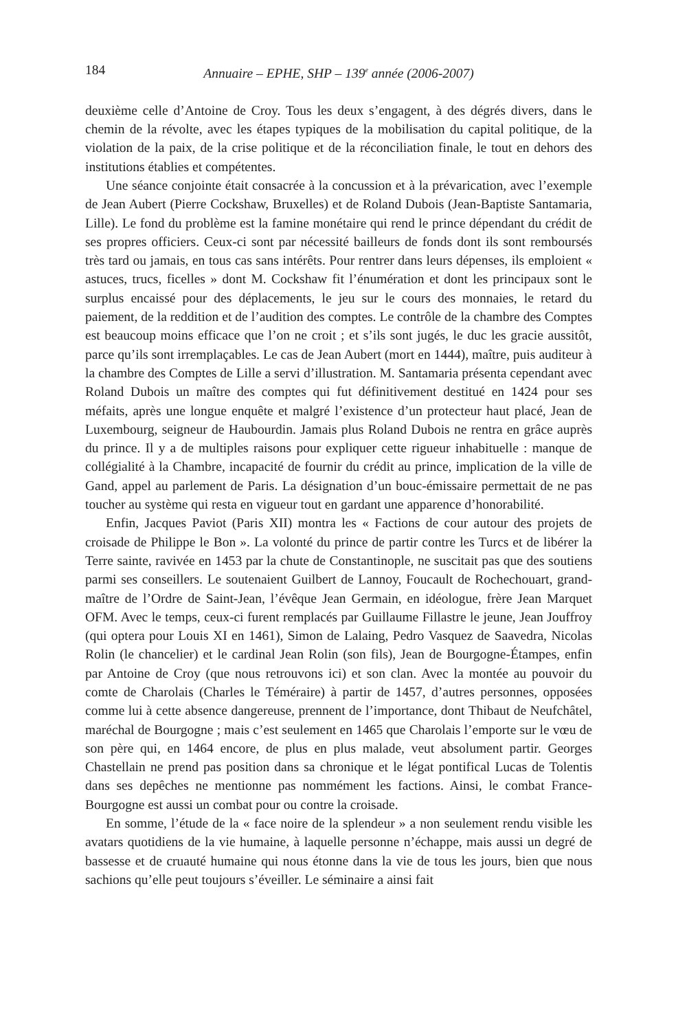184 Annuaire – EPHE, SHP – 139<sup>e</sup> année (2006-2007)
deuxième celle d’Antoine de Croy. Tous les deux s’engagent, à des dégrés divers, dans le chemin de la révolte, avec les étapes typiques de la mobilisation du capital politique, de la violation de la paix, de la crise politique et de la réconciliation finale, le tout en dehors des institutions établies et compétentes.
Une séance conjointe était consacrée à la concussion et à la prévarication, avec l’exemple de Jean Aubert (Pierre Cockshaw, Bruxelles) et de Roland Dubois (Jean-Baptiste Santamaria, Lille). Le fond du problème est la famine monétaire qui rend le prince dépendant du crédit de ses propres officiers. Ceux-ci sont par nécessité bailleurs de fonds dont ils sont remboursés très tard ou jamais, en tous cas sans intérêts. Pour rentrer dans leurs dépenses, ils emploient « astuces, trucs, ficelles » dont M. Cockshaw fit l’énumération et dont les principaux sont le surplus encaissé pour des déplacements, le jeu sur le cours des monnaies, le retard du paiement, de la reddition et de l’audition des comptes. Le contrôle de la chambre des Comptes est beaucoup moins efficace que l’on ne croit ; et s’ils sont jugés, le duc les gracie aussitôt, parce qu’ils sont irremplaçables. Le cas de Jean Aubert (mort en 1444), maître, puis auditeur à la chambre des Comptes de Lille a servi d’illustration. M. Santamaria présenta cependant avec Roland Dubois un maître des comptes qui fut définitivement destitué en 1424 pour ses méfaits, après une longue enquête et malgré l’existence d’un protecteur haut placé, Jean de Luxembourg, seigneur de Haubourdin. Jamais plus Roland Dubois ne rentra en grâce auprès du prince. Il y a de multiples raisons pour expliquer cette rigueur inhabituelle : manque de collégialité à la Chambre, incapacité de fournir du crédit au prince, implication de la ville de Gand, appel au parlement de Paris. La désignation d’un bouc-émissaire permettait de ne pas toucher au système qui resta en vigueur tout en gardant une apparence d’honorabilité.
Enfin, Jacques Paviot (Paris XII) montra les « Factions de cour autour des projets de croisade de Philippe le Bon ». La volonté du prince de partir contre les Turcs et de libérer la Terre sainte, ravivée en 1453 par la chute de Constantinople, ne suscitait pas que des soutiens parmi ses conseillers. Le soutenaient Guilbert de Lannoy, Foucault de Rochechouart, grand-maître de l’Ordre de Saint-Jean, l’évêque Jean Germain, en idéologue, frère Jean Marquet OFM. Avec le temps, ceux-ci furent remplacés par Guillaume Fillastre le jeune, Jean Jouffroy (qui optera pour Louis XI en 1461), Simon de Lalaing, Pedro Vasquez de Saavedra, Nicolas Rolin (le chancelier) et le cardinal Jean Rolin (son fils), Jean de Bourgogne-Étampes, enfin par Antoine de Croy (que nous retrouvons ici) et son clan. Avec la montée au pouvoir du comte de Charolais (Charles le Téméraire) à partir de 1457, d’autres personnes, opposées comme lui à cette absence dangereuse, prennent de l’importance, dont Thibaut de Neufchâtel, maréchal de Bourgogne ; mais c’est seulement en 1465 que Charolais l’emporte sur le vœu de son père qui, en 1464 encore, de plus en plus malade, veut absolument partir. Georges Chastellain ne prend pas position dans sa chronique et le légat pontifical Lucas de Tolentis dans ses depêches ne mentionne pas nommément les factions. Ainsi, le combat France-Bourgogne est aussi un combat pour ou contre la croisade.
En somme, l’étude de la « face noire de la splendeur » a non seulement rendu visible les avatars quotidiens de la vie humaine, à laquelle personne n’échappe, mais aussi un degré de bassesse et de cruauté humaine qui nous étonne dans la vie de tous les jours, bien que nous sachions qu’elle peut toujours s’éveiller. Le séminaire a ainsi fait